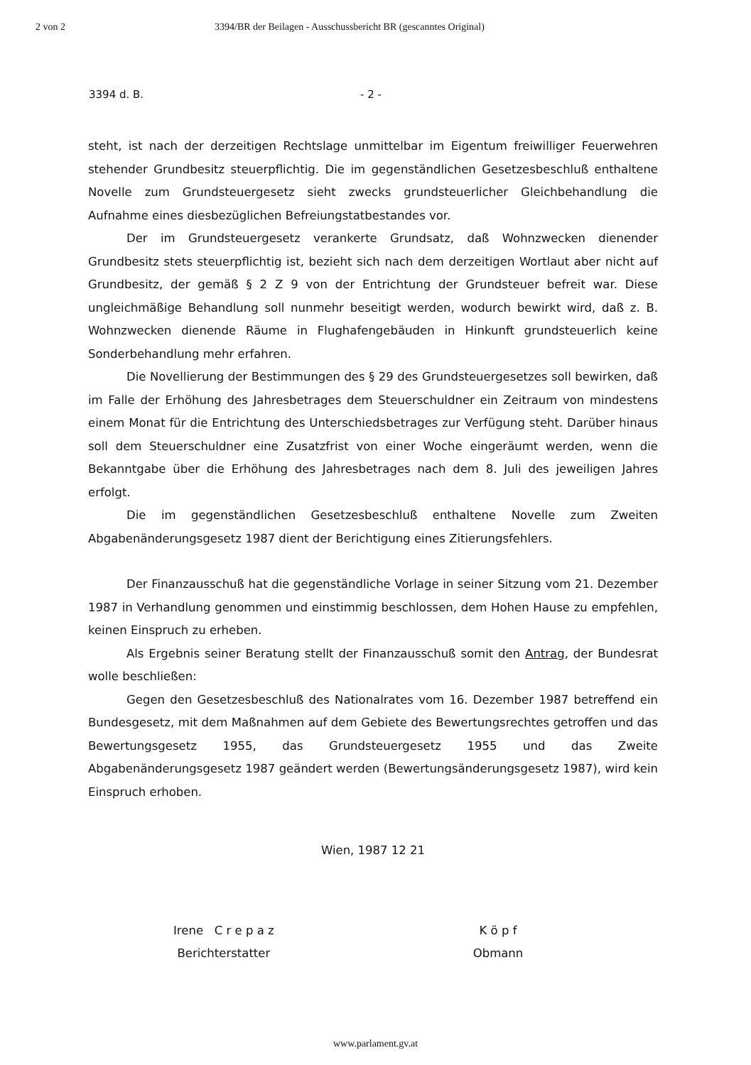2 von 2 3394/BR der Beilagen - Ausschussbericht BR (gescanntes Original)
3394 d. B. - 2 -
steht, ist nach der derzeitigen Rechtslage unmittelbar im Eigentum freiwilliger Feuerwehren stehender Grundbesitz steuerpflichtig. Die im gegenständlichen Gesetzesbeschluß enthaltene Novelle zum Grundsteuergesetz sieht zwecks grundsteuerlicher Gleichbehandlung die Aufnahme eines diesbezüglichen Befreiungstatbestandes vor.
Der im Grundsteuergesetz verankerte Grundsatz, daß Wohnzwecken dienender Grundbesitz stets steuerpflichtig ist, bezieht sich nach dem derzeitigen Wortlaut aber nicht auf Grundbesitz, der gemäß § 2 Z 9 von der Entrichtung der Grundsteuer befreit war. Diese ungleichmäßige Behandlung soll nunmehr beseitigt werden, wodurch bewirkt wird, daß z. B. Wohnzwecken dienende Räume in Flughafengebäuden in Hinkunft grundsteuerlich keine Sonderbehandlung mehr erfahren.
Die Novellierung der Bestimmungen des § 29 des Grundsteuergesetzes soll bewirken, daß im Falle der Erhöhung des Jahresbetrages dem Steuerschuldner ein Zeitraum von mindestens einem Monat für die Entrichtung des Unterschiedsbetrages zur Verfügung steht. Darüber hinaus soll dem Steuerschuldner eine Zusatzfrist von einer Woche eingeräumt werden, wenn die Bekanntgabe über die Erhöhung des Jahresbetrages nach dem 8. Juli des jeweiligen Jahres erfolgt.
Die im gegenständlichen Gesetzesbeschluß enthaltene Novelle zum Zweiten Abgabenänderungsgesetz 1987 dient der Berichtigung eines Zitierungsfehlers.
Der Finanzausschuß hat die gegenständliche Vorlage in seiner Sitzung vom 21. Dezember 1987 in Verhandlung genommen und einstimmig beschlossen, dem Hohen Hause zu empfehlen, keinen Einspruch zu erheben.
Als Ergebnis seiner Beratung stellt der Finanzausschuß somit den Antrag, der Bundesrat wolle beschließen:
Gegen den Gesetzesbeschluß des Nationalrates vom 16. Dezember 1987 betreffend ein Bundesgesetz, mit dem Maßnahmen auf dem Gebiete des Bewertungsrechtes getroffen und das Bewertungsgesetz 1955, das Grundsteuergesetz 1955 und das Zweite Abgabenänderungsgesetz 1987 geändert werden (Bewertungsänderungsgesetz 1987), wird kein Einspruch erhoben.
Wien, 1987 12 21
Irene C r e p a z
Berichterstatter
K ö p f
Obmann
www.parlament.gv.at